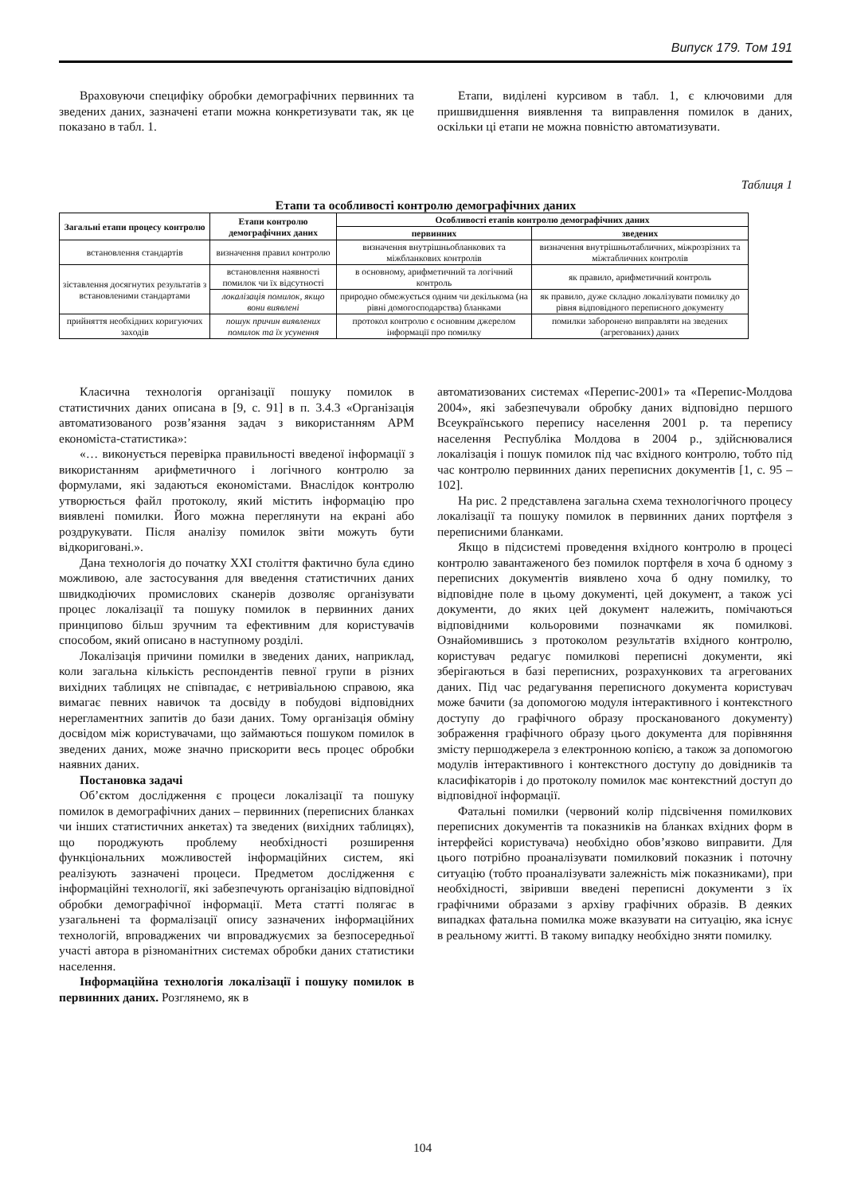Випуск 179. Том 191
Враховуючи специфіку обробки демографічних первинних та зведених даних, зазначені етапи можна конкретизувати так, як це показано в табл. 1.
Етапи, виділені курсивом в табл. 1, є ключовими для пришвидшення виявлення та виправлення помилок в даних, оскільки ці етапи не можна повністю автоматизувати.
Таблиця 1
Етапи та особливості контролю демографічних даних
| Загальні етапи процесу контролю | Етапи контролю демографічних даних | Особливості етапів контролю демографічних даних | |
| --- | --- | --- | --- |
| | | первинних | зведених |
| встановлення стандартів | визначення правил контролю | визначення внутрішньобланкових та міжбланкових контролів | визначення внутрішньотабличних, міжрозрізних та міжтабличних контролів |
| зіставлення досягнутих результатів з встановленими стандартами | встановлення наявності помилок чи їх відсутності | в основному, арифметичний та логічний контроль | як правило, арифметичний контроль |
| | локалізація помилок, якщо вони виявлені | природно обмежується одним чи декількома (на рівні домогосподарства) бланками | як правило, дуже складно локалізувати помилку до рівня відповідного переписного документу |
| прийняття необхідних коригуючих заходів | пошук причин виявлених помилок та їх усунення | протокол контролю є основним джерелом інформації про помилку | помилки заборонено виправляти на зведених (агрегованих) даних |
Класична технологія організації пошуку помилок в статистичних даних описана в [9, с. 91] в п. 3.4.3 «Організація автоматизованого розв’язання задач з використанням АРМ економіста-статистика»:
«… виконується перевірка правильності введеної інформації з використанням арифметичного і логічного контролю за формулами, які задаються економістами. Внаслідок контролю утворюється файл протоколу, який містить інформацію про виявлені помилки. Його можна переглянути на екрані або роздрукувати. Після аналізу помилок звіти можуть бути відкориговані.».
Дана технологія до початку XXI століття фактично була єдино можливою, але застосування для введення статистичних даних швидкодіючих промислових сканерів дозволяє організувати процес локалізації та пошуку помилок в первинних даних принципово більш зручним та ефективним для користувачів способом, який описано в наступному розділі.
Локалізація причини помилки в зведених даних, наприклад, коли загальна кількість респондентів певної групи в різних вихідних таблицях не співпадає, є нетривіальною справою, яка вимагає певних навичок та досвіду в побудові відповідних нерегламентних запитів до бази даних. Тому організація обміну досвідом між користувачами, що займаються пошуком помилок в зведених даних, може значно прискорити весь процес обробки наявних даних.
Постановка задачі
Об’єктом дослідження є процеси локалізації та пошуку помилок в демографічних даних – первинних (переписних бланках чи інших статистичних анкетах) та зведених (вихідних таблицях), що породжують проблему необхідності розширення функціональних можливостей інформаційних систем, які реалізують зазначені процеси. Предметом дослідження є інформаційні технології, які забезпечують організацію відповідної обробки демографічної інформації. Мета статті полягає в узагальнені та формалізації опису зазначених інформаційних технологій, впроваджених чи впроваджуємих за безпосередньої участі автора в різноманітних системах обробки даних статистики населення.
Інформаційна технологія локалізації і пошуку помилок в первинних даних. Розглянемо, як в
автоматизованих системах «Перепис-2001» та «Перепис-Молдова 2004», які забезпечували обробку даних відповідно першого Всеукраїнського перепису населення 2001 р. та перепису населення Республіка Молдова в 2004 р., здійснювалися локалізація і пошук помилок під час вхідного контролю, тобто під час контролю первинних даних переписних документів [1, с. 95 – 102].
На рис. 2 представлена загальна схема технологічного процесу локалізації та пошуку помилок в первинних даних портфеля з переписними бланками.
Якщо в підсистемі проведення вхідного контролю в процесі контролю завантаженого без помилок портфеля в хоча б одному з переписних документів виявлено хоча б одну помилку, то відповідне поле в цьому документі, цей документ, а також усі документи, до яких цей документ належить, помічаються відповідними кольоровими позначками як помилкові. Ознайомившись з протоколом результатів вхідного контролю, користувач редагує помилкові переписні документи, які зберігаються в базі переписних, розрахункових та агрегованих даних. Під час редагування переписного документа користувач може бачити (за допомогою модуля інтерактивного і контекстного доступу до графічного образу просканованого документу) зображення графічного образу цього документа для порівняння змісту першоджерела з електронною копією, а також за допомогою модулів інтерактивного і контекстного доступу до довідників та класифікаторів і до протоколу помилок має контекстний доступ до відповідної інформації.
Фатальні помилки (червоний колір підсвічення помилкових переписних документів та показників на бланках вхідних форм в інтерфейсі користувача) необхідно обов’язково виправити. Для цього потрібно проаналізувати помилковий показник і поточну ситуацію (тобто проаналізувати залежність між показниками), при необхідності, звіривши введені переписні документи з їх графічними образами з архіву графічних образів. В деяких випадках фатальна помилка може вказувати на ситуацію, яка існує в реальному житті. В такому випадку необхідно зняти помилку.
104